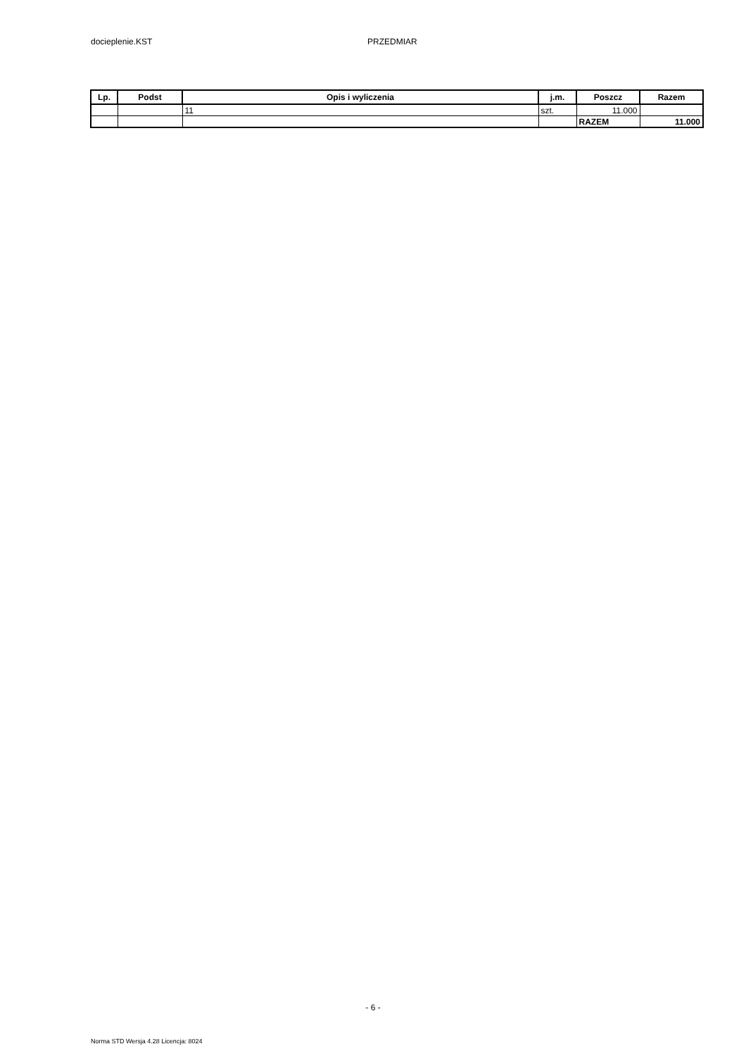docieplenie.KST PRZEDMIAR
| Lp. | Podst | Opis i wyliczenia | j.m. | Poszcz | Razem |
| --- | --- | --- | --- | --- | --- |
| | | 11 | szt. | 11.000 | |
| | | | | RAZEM | 11.000 |
- 6 -
Norma STD Wersja 4.28 Licencja: 8024